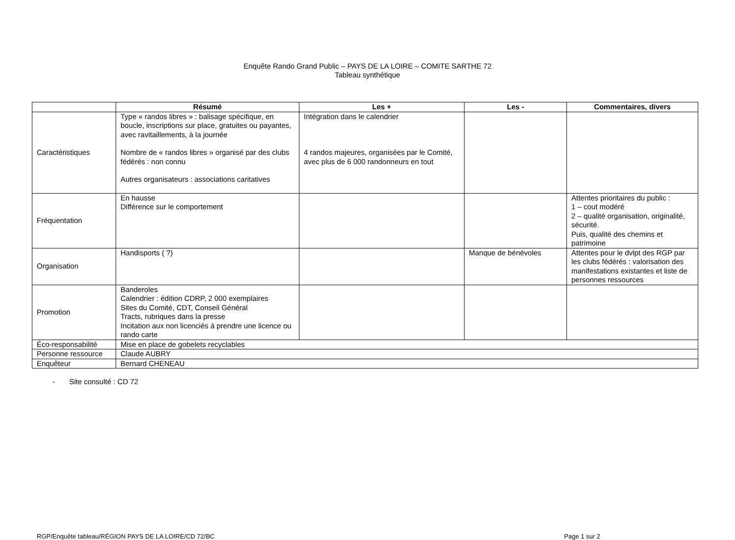Enquête Rando Grand Public – PAYS DE LA LOIRE – COMITE SARTHE 72
Tableau synthétique
| | Résumé | Les + | Les - | Commentaires, divers |
| --- | --- | --- | --- | --- |
| Caractéristiques | Type « randos libres » : balisage spécifique, en boucle, inscriptions sur place, gratuites ou payantes, avec ravitaillements, à la journée Nombre de « randos libres » organisé par des clubs fédérés : non connu Autres organisateurs : associations caritatives | Intégration dans le calendrier 4 randos majeures, organisées par le Comité, avec plus de 6 000 randonneurs en tout | | |
| Fréquentation | En hausse Différence sur le comportement | | | Attentes prioritaires du public : 1 – cout modéré 2 – qualité organisation, originalité, sécurité. Puis, qualité des chemins et patrimoine |
| Organisation | Handisports ( ?) | | Manque de bénévoles | Attentes pour le dvlpt des RGP par les clubs fédérés : valorisation des manifestations existantes et liste de personnes ressources |
| Promotion | Banderoles Calendrier : édition CDRP, 2 000 exemplaires Sites du Comité, CDT, Conseil Général Tracts, rubriques dans la presse Incitation aux non licenciés à prendre une licence ou rando carte | | | |
| Éco-responsabilité | Mise en place de gobelets recyclables | | | |
| Personne ressource | Claude AUBRY | | | |
| Enquêteur | Bernard CHENEAU | | | |
- Site consulté : CD 72
RGP/Enquête tableau/RÉGION PAYS DE LA LOIRE/CD 72/BC Page 1 sur 2